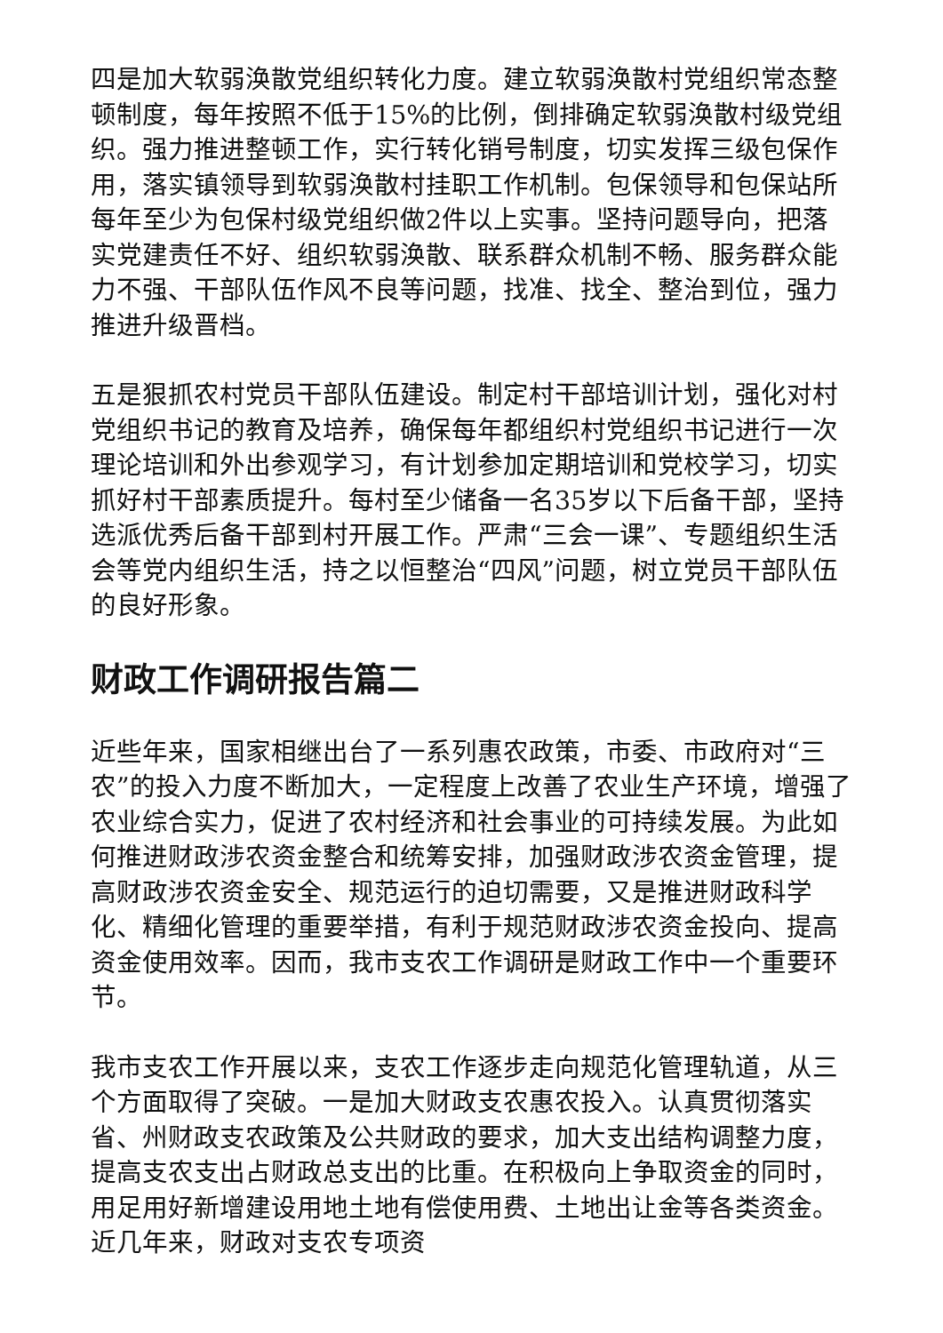四是加大软弱涣散党组织转化力度。建立软弱涣散村党组织常态整顿制度，每年按照不低于15%的比例，倒排确定软弱涣散村级党组织。强力推进整顿工作，实行转化销号制度，切实发挥三级包保作用，落实镇领导到软弱涣散村挂职工作机制。包保领导和包保站所每年至少为包保村级党组织做2件以上实事。坚持问题导向，把落实党建责任不好、组织软弱涣散、联系群众机制不畅、服务群众能力不强、干部队伍作风不良等问题，找准、找全、整治到位，强力推进升级晋档。
五是狠抓农村党员干部队伍建设。制定村干部培训计划，强化对村党组织书记的教育及培养，确保每年都组织村党组织书记进行一次理论培训和外出参观学习，有计划参加定期培训和党校学习，切实抓好村干部素质提升。每村至少储备一名35岁以下后备干部，坚持选派优秀后备干部到村开展工作。严肃“三会一课”、专题组织生活会等党内组织生活，持之以恒整治“四风”问题，树立党员干部队伍的良好形象。
财政工作调研报告篇二
近些年来，国家相继出台了一系列惠农政策，市委、市政府对“三农”的投入力度不断加大，一定程度上改善了农业生产环境，增强了农业综合实力，促进了农村经济和社会事业的可持续发展。为此如何推进财政涉农资金整合和统筹安排，加强财政涉农资金管理，提高财政涉农资金安全、规范运行的迫切需要，又是推进财政科学化、精细化管理的重要举措，有利于规范财政涉农资金投向、提高资金使用效率。因而，我市支农工作调研是财政工作中一个重要环节。
我市支农工作开展以来，支农工作逐步走向规范化管理轨道，从三个方面取得了突破。一是加大财政支农惠农投入。认真贯彻落实省、州财政支农政策及公共财政的要求，加大支出结构调整力度，提高支农支出占财政总支出的比重。在积极向上争取资金的同时，用足用好新增建设用地土地有偿使用费、土地出让金等各类资金。近几年来，财政对支农专项资